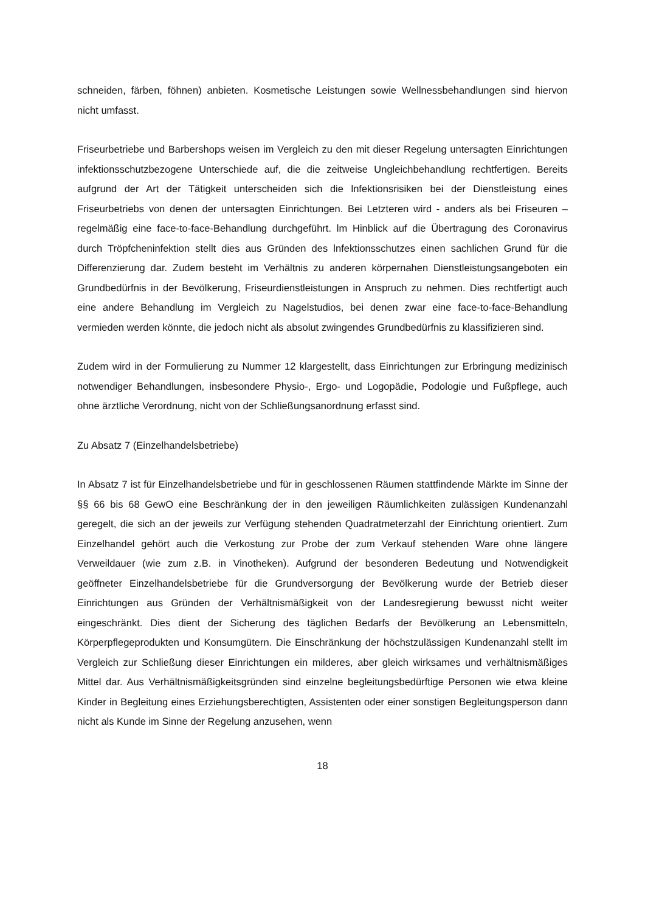schneiden, färben, föhnen) anbieten. Kosmetische Leistungen sowie Wellnessbehandlungen sind hiervon nicht umfasst.
Friseurbetriebe und Barbershops weisen im Vergleich zu den mit dieser Regelung untersagten Einrichtungen infektionsschutzbezogene Unterschiede auf, die die zeitweise Ungleichbehandlung rechtfertigen. Bereits aufgrund der Art der Tätigkeit unterscheiden sich die lnfektionsrisiken bei der Dienstleistung eines Friseurbetriebs von denen der untersagten Einrichtungen. Bei Letzteren wird - anders als bei Friseuren – regelmäßig eine face-to-face-Behandlung durchgeführt. lm Hinblick auf die Übertragung des Coronavirus durch Tröpfcheninfektion stellt dies aus Gründen des lnfektionsschutzes einen sachlichen Grund für die Differenzierung dar. Zudem besteht im Verhältnis zu anderen körpernahen Dienstleistungsangeboten ein Grundbedürfnis in der Bevölkerung, Friseurdienstleistungen in Anspruch zu nehmen. Dies rechtfertigt auch eine andere Behandlung im Vergleich zu Nagelstudios, bei denen zwar eine face-to-face-Behandlung vermieden werden könnte, die jedoch nicht als absolut zwingendes Grundbedürfnis zu klassifizieren sind.
Zudem wird in der Formulierung zu Nummer 12 klargestellt, dass Einrichtungen zur Erbringung medizinisch notwendiger Behandlungen, insbesondere Physio-, Ergo- und Logopädie, Podologie und Fußpflege, auch ohne ärztliche Verordnung, nicht von der Schließungsanordnung erfasst sind.
Zu Absatz 7 (Einzelhandelsbetriebe)
In Absatz 7 ist für Einzelhandelsbetriebe und für in geschlossenen Räumen stattfindende Märkte im Sinne der §§ 66 bis 68 GewO eine Beschränkung der in den jeweiligen Räumlichkeiten zulässigen Kundenanzahl geregelt, die sich an der jeweils zur Verfügung stehenden Quadratmeterzahl der Einrichtung orientiert. Zum Einzelhandel gehört auch die Verkostung zur Probe der zum Verkauf stehenden Ware ohne längere Verweildauer (wie zum z.B. in Vinotheken). Aufgrund der besonderen Bedeutung und Notwendigkeit geöffneter Einzelhandelsbetriebe für die Grundversorgung der Bevölkerung wurde der Betrieb dieser Einrichtungen aus Gründen der Verhältnismäßigkeit von der Landesregierung bewusst nicht weiter eingeschränkt. Dies dient der Sicherung des täglichen Bedarfs der Bevölkerung an Lebensmitteln, Körperpflegeprodukten und Konsumgütern. Die Einschränkung der höchstzulässigen Kundenanzahl stellt im Vergleich zur Schließung dieser Einrichtungen ein milderes, aber gleich wirksames und verhältnismäßiges Mittel dar. Aus Verhältnismäßigkeitsgründen sind einzelne begleitungsbedürftige Personen wie etwa kleine Kinder in Begleitung eines Erziehungsberechtigten, Assistenten oder einer sonstigen Begleitungsperson dann nicht als Kunde im Sinne der Regelung anzusehen, wenn
18